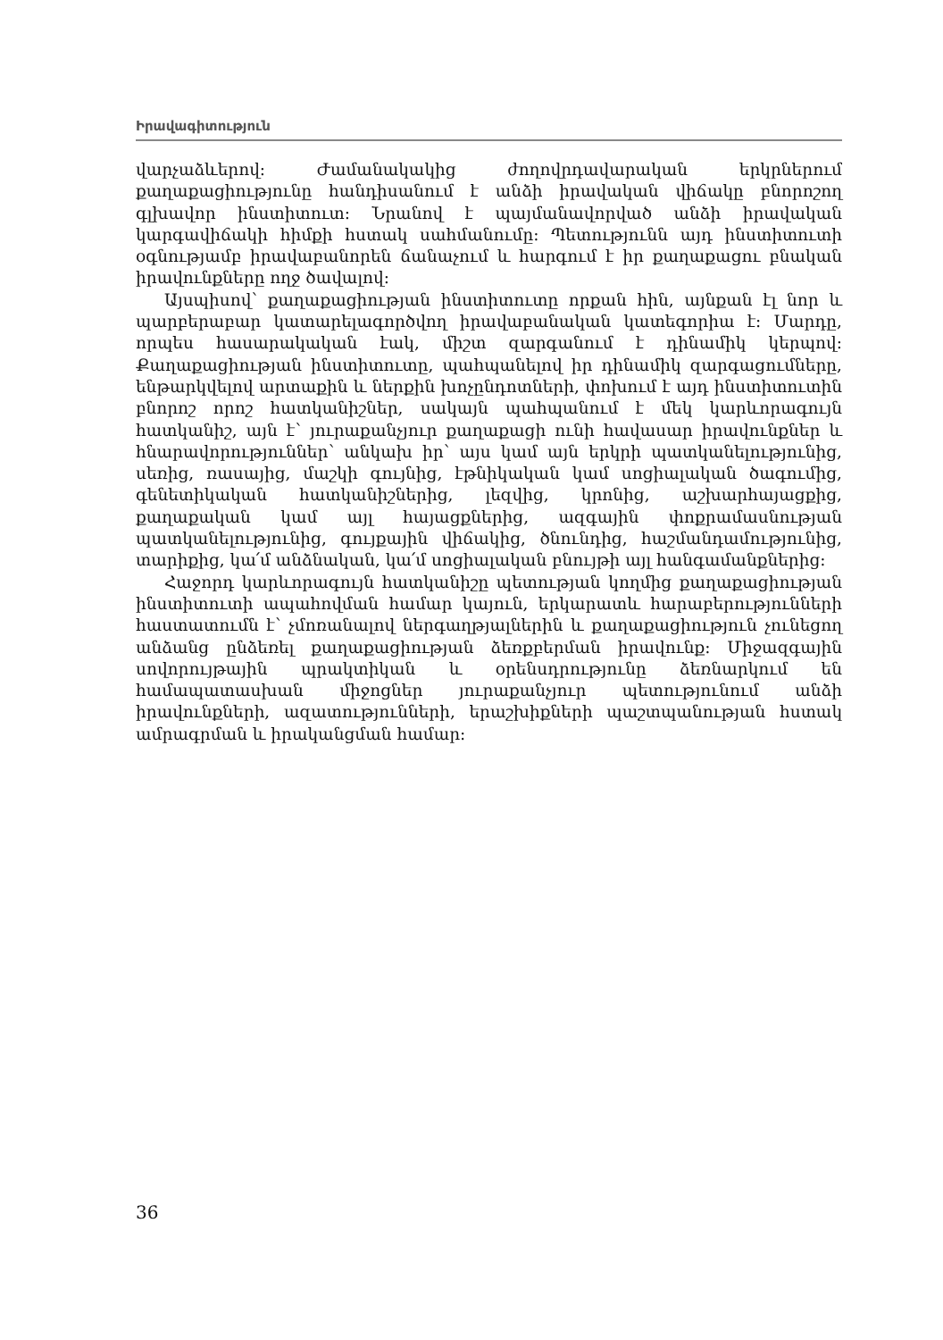Իրավագիտություն
վարչաձևերով: Ժամանակակից ժողովրդավարական երկրներում քաղաքացիությունը հանդիսանում է անձի իրավական վիճակը բնորոշող գլխավոր ինստիտուտ: Նրանով է պայմանավորված անձի իրավական կարգավիճակի հիմքի հստակ սահմանումը: Պետությունն այդ ինստիտուտի օգնությամբ իրավաբանորեն ճանաչում և հարգում է իր քաղաքացու բնական իրավունքները ողջ ծավալով:
Այսպիսով՝ քաղաքացիության ինստիտուտը որքան հին, այնքան էլ նոր և պարբերաբար կատարելագործվող իրավաբանական կատեգորիա է: Մարդը, որպես հասարակական էակ, միշտ զարգանում է դինամիկ կերպով: Քաղաքացիության ինստիտուտը, պահպանելով իր դինամիկ զարգացումները, ենթարկվելով արտաքին և ներքին խոչընդոտների, փոխում է այդ ինստիտուտին բնորոշ որոշ հատկանիշներ, սակայն պահպանում է մեկ կարևորագույն հատկանիշ, այն է՝ յուրաքանչյուր քաղաքացի ունի հավասար իրավունքներ և հնարավորություններ՝ անկախ իր՝ այս կամ այն երկրի պատկանելությունից, սեռից, ռասայից, մաշկի գույնից, էթնիկական կամ սոցիալական ծագումից, գենետիկական հատկանիշներից, լեզվից, կրոնից, աշխարհայացքից, քաղաքական կամ այլ հայացքներից, ազգային փոքրամասնության պատկանելությունից, գույքային վիճակից, ծնունդից, հաշմանդամությունից, տարիքից, կա՛մ անձնական, կա՛մ սոցիալական բնույթի այլ հանգամանքներից:
Հաջորդ կարևորագույն հատկանիշը պետության կողմից քաղաքացիության ինստիտուտի ապահովման համար կայուն, երկարատև հարաբերությունների հաստատումն է՝ չմոռանալով ներգաղթյալներին և քաղաքացիություն չունեցող անձանց ընձեռել քաղաքացիության ձեռքբերման իրավունք: Միջազգային սովորույթային պրակտիկան և օրենսդրությունը ձեռնարկում են համապատասխան միջոցներ յուրաքանչյուր պետությունում անձի իրավունքների, ազատությունների, երաշխիքների պաշտպանության հստակ ամրագրման և իրականցման համար:
36